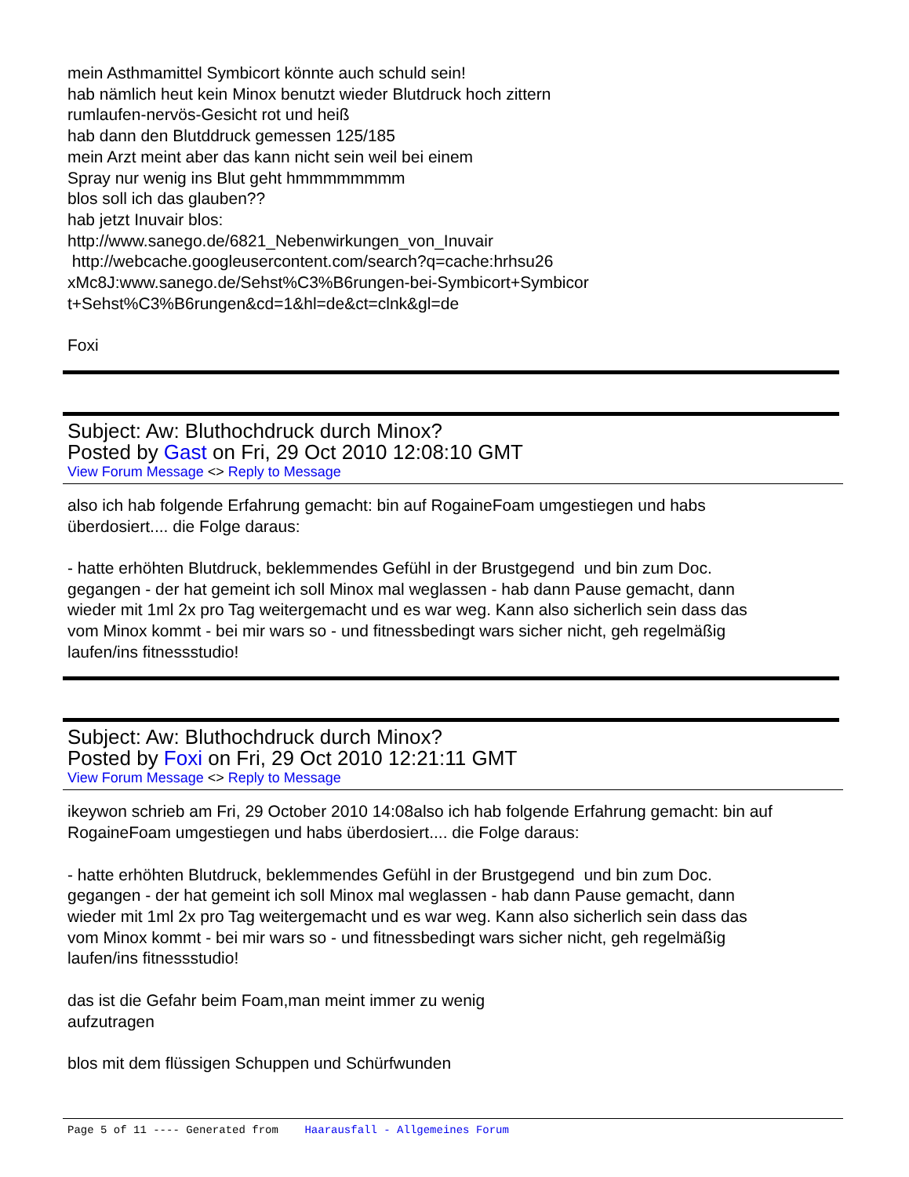mein Asthmamittel Symbicort könnte auch schuld sein!
hab nämlich heut kein Minox benutzt wieder Blutdruck hoch zittern
rumlaufen-nervös-Gesicht rot und heiß
hab dann den Blutddruck gemessen 125/185
mein Arzt meint aber das kann nicht sein weil bei einem
Spray nur wenig ins Blut geht hmmmmmmmm
blos soll ich das glauben??
hab jetzt Inuvair blos:
http://www.sanego.de/6821_Nebenwirkungen_von_Inuvair
http://webcache.googleusercontent.com/search?q=cache:hrhsu26
xMc8J:www.sanego.de/Sehst%C3%B6rungen-bei-Symbicort+Symbicor
t+Sehst%C3%B6rungen&cd=1&hl=de&ct=clnk&gl=de
Foxi
Subject: Aw: Bluthochdruck durch Minox?
Posted by Gast on Fri, 29 Oct 2010 12:08:10 GMT
View Forum Message <> Reply to Message
also ich hab folgende Erfahrung gemacht: bin auf RogaineFoam umgestiegen und habs
überdosiert.... die Folge daraus:
- hatte erhöhten Blutdruck, beklemmendes Gefühl in der Brustgegend und bin zum Doc.
gegangen - der hat gemeint ich soll Minox mal weglassen - hab dann Pause gemacht, dann
wieder mit 1ml 2x pro Tag weitergemacht und es war weg. Kann also sicherlich sein dass das
vom Minox kommt - bei mir wars so - und fitnessbedingt wars sicher nicht, geh regelmäßig
laufen/ins fitnessstudio!
Subject: Aw: Bluthochdruck durch Minox?
Posted by Foxi on Fri, 29 Oct 2010 12:21:11 GMT
View Forum Message <> Reply to Message
ikeywon schrieb am Fri, 29 October 2010 14:08also ich hab folgende Erfahrung gemacht: bin auf
RogaineFoam umgestiegen und habs überdosiert.... die Folge daraus:
- hatte erhöhten Blutdruck, beklemmendes Gefühl in der Brustgegend und bin zum Doc.
gegangen - der hat gemeint ich soll Minox mal weglassen - hab dann Pause gemacht, dann
wieder mit 1ml 2x pro Tag weitergemacht und es war weg. Kann also sicherlich sein dass das
vom Minox kommt - bei mir wars so - und fitnessbedingt wars sicher nicht, geh regelmäßig
laufen/ins fitnessstudio!
das ist die Gefahr beim Foam,man meint immer zu wenig
aufzutragen
blos mit dem flüssigen Schuppen und Schürfwunden
Page 5 of 11 ---- Generated from Haarausfall - Allgemeines Forum